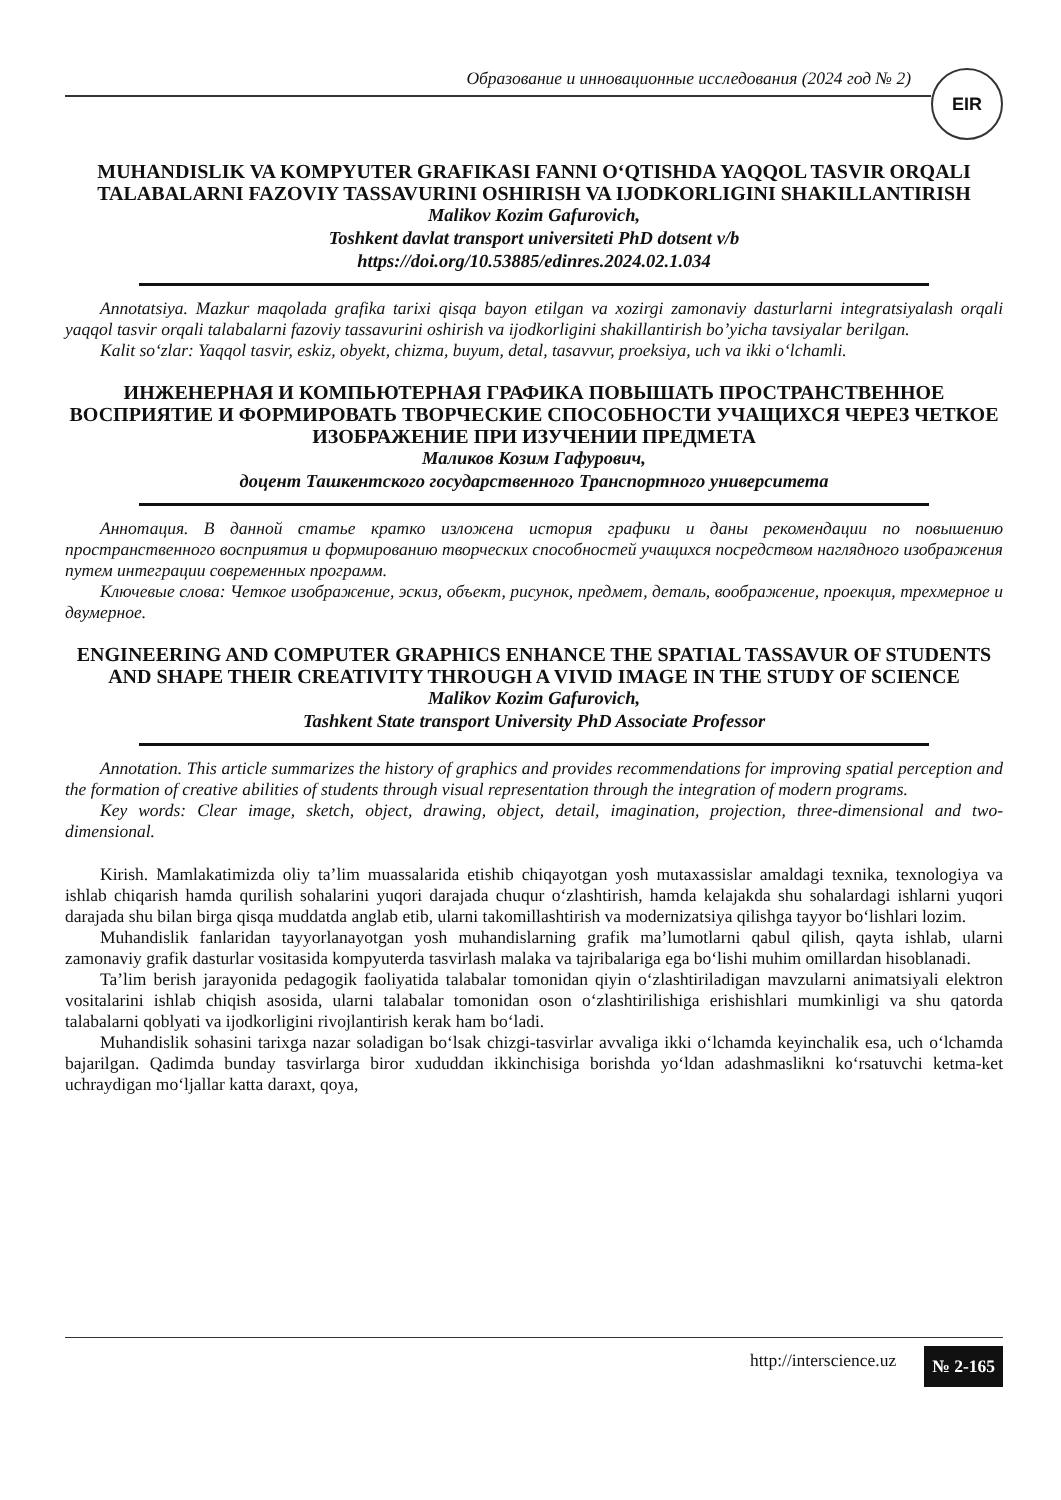Образование и инновационные исследования (2024 год № 2)
EIR
MUHANDISLIK VA KOMPYUTER GRAFIKASI FANNI O‘QTISHDA YAQQOL TASVIR ORQALI TALABALARNI FAZOVIY TASSAVURINI OSHIRISH VA IJODKORLIGINI SHAKILLANTIRISH
Malikov Kozim Gafurovich,
Toshkent davlat transport universiteti PhD dotsent v/b
https://doi.org/10.53885/edinres.2024.02.1.034
Annotatsiya. Mazkur maqolada grafika tarixi qisqa bayon etilgan va xozirgi zamonaviy dasturlarni integratsiyalash orqali yaqqol tasvir orqali talabalarni fazoviy tassavurini oshirish va ijodkorligini shakillantirish bo’yicha tavsiyalar berilgan.
Kalit so‘zlar: Yaqqol tasvir, eskiz, obyekt, chizma, buyum, detal, tasavvur, proeksiya, uch va ikki o‘lchamli.
ИНЖЕНЕРНАЯ И КОМПЬЮТЕРНАЯ ГРАФИКА ПОВЫШАТЬ ПРОСТРАНСТВЕННОЕ ВОСПРИЯТИЕ И ФОРМИРОВАТЬ ТВОРЧЕСКИЕ СПОСОБНОСТИ УЧАЩИХСЯ ЧЕРЕЗ ЧЕТКОЕ ИЗОБРАЖЕНИЕ ПРИ ИЗУЧЕНИИ ПРЕДМЕТА
Маликов Козим Гафурович,
доцент Ташкентского государственного Транспортного университета
Аннотация. В данной статье кратко изложена история графики и даны рекомендации по повышению пространственного восприятия и формированию творческих способностей учащихся посредством наглядного изображения путем интеграции современных программ.
Ключевые слова: Четкое изображение, эскиз, объект, рисунок, предмет, деталь, воображение, проекция, трехмерное и двумерное.
ENGINEERING AND COMPUTER GRAPHICS ENHANCE THE SPATIAL TASSAVUR OF STUDENTS AND SHAPE THEIR CREATIVITY THROUGH A VIVID IMAGE IN THE STUDY OF SCIENCE
Malikov Kozim Gafurovich,
Tashkent State transport University PhD Associate Professor
Annotation. This article summarizes the history of graphics and provides recommendations for improving spatial perception and the formation of creative abilities of students through visual representation through the integration of modern programs.
Key words: Clear image, sketch, object, drawing, object, detail, imagination, projection, three-dimensional and two-dimensional.
Kirish. Mamlakatimizda oliy ta’lim muassalarida etishib chiqayotgan yosh mutaxassislar amaldagi texnika, texnologiya va ishlab chiqarish hamda qurilish sohalarini yuqori darajada chuqur o‘zlashtirish, hamda kelajakda shu sohalardagi ishlarni yuqori darajada shu bilan birga qisqa muddatda anglab etib, ularni takomillashtirish va modernizatsiya qilishga tayyor bo‘lishlari lozim.
Muhandislik fanlaridan tayyorlanayotgan yosh muhandislarning grafik ma’lumotlarni qabul qilish, qayta ishlab, ularni zamonaviy grafik dasturlar vositasida kompyuterda tasvirlash malaka va tajribalariga ega bo‘lishi muhim omillardan hisoblanadi.
Ta’lim berish jarayonida pedagogik faoliyatida talabalar tomonidan qiyin o‘zlashtiriladigan mavzularni animatsiyali elektron vositalarini ishlab chiqish asosida, ularni talabalar tomonidan oson o‘zlashtirilishiga erishishlari mumkinligi va shu qatorda talabalarni qoblyati va ijodkorligini rivojlantirish kerak ham bo‘ladi.
Muhandislik sohasini tarixga nazar soladigan bo‘lsak chizgi-tasvirlar avvaliga ikki o‘lchamda keyinchalik esa, uch o‘lchamda bajarilgan. Qadimda bunday tasvirlarga biror xududdan ikkinchisiga borishda yo‘ldan adashmaslikni ko‘rsatuvchi ketma-ket uchraydigan mo‘ljallar katta daraxt, qoya,
http://interscience.uz № 2-165